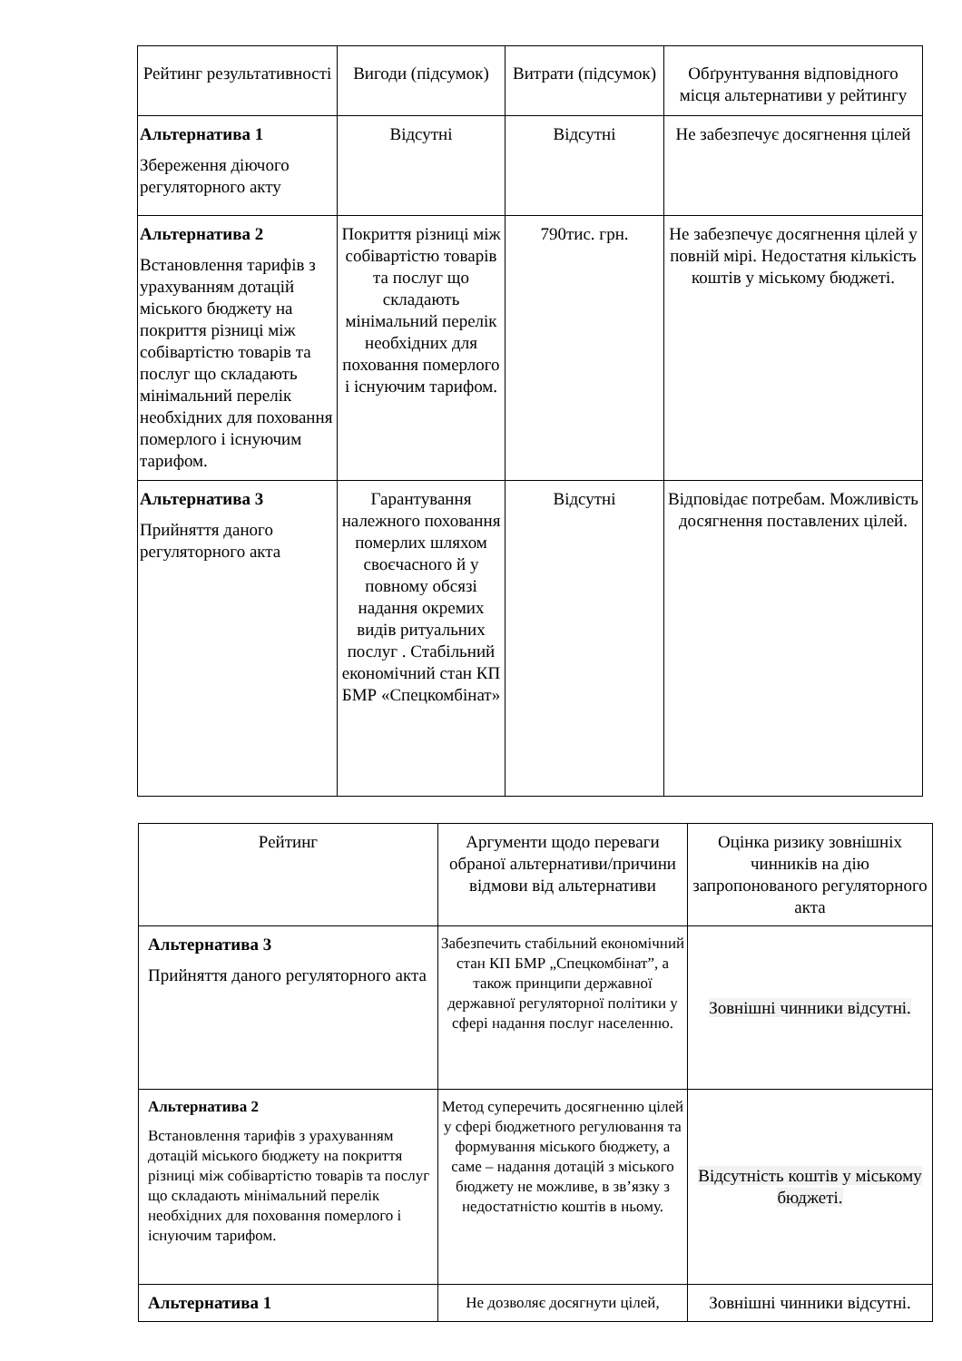| Рейтинг результативності | Вигоди (підсумок) | Витрати (підсумок) | Обґрунтування відповідного місця альтернативи у рейтингу |
| --- | --- | --- | --- |
| Альтернатива 1 Збереження діючого регуляторного акту | Відсутні | Відсутні | Не забезпечує досягнення цілей |
| Альтернатива 2 Встановлення тарифів з урахуванням дотацій міського бюджету на покриття різниці між собівартістю товарів та послуг що складають мінімальний перелік необхідних для поховання померлого і існуючим тарифом. | Покриття різниці між собівартістю товарів та послуг що складають мінімальний перелік необхідних для поховання померлого і існуючим тарифом. | 790тис. грн. | Не забезпечує досягнення цілей у повній мірі. Недостатня кількість коштів у міському бюджеті. |
| Альтернатива 3 Прийняття даного регуляторного акта | Гарантування належного поховання померлих шляхом своєчасного й у повному обсязі надання окремих видів ритуальних послуг . Стабільний економічний стан КП БМР «Спецкомбінат» | Відсутні | Відповідає потребам. Можливість досягнення поставлених цілей. |
| Рейтинг | Аргументи щодо переваги обраної альтернативи/причини відмови від альтернативи | Оцінка ризику зовнішніх чинників на дію запропонованого регуляторного акта |
| --- | --- | --- |
| Альтернатива 3 Прийняття даного регуляторного акта | Забезпечить стабільний економічний стан КП БМР „Спецкомбінат”, а також принципи державної державної регуляторної політики у сфері надання послуг населенню. | Зовнішні чинники відсутні. |
| Альтернатива 2 Встановлення тарифів з урахуванням дотацій міського бюджету на покриття різниці між собівартістю товарів та послуг що складають мінімальний перелік необхідних для поховання померлого і існуючим тарифом. | Метод суперечить досягненню цілей у сфері бюджетного регулювання та формування міського бюджету, а саме – надання дотацій з міського бюджету не можливе, в зв’язку з недостатністю коштів в ньому. | Відсутність коштів у міському бюджеті. |
| Альтернатива 1 | Не дозволяє досягнути цілей, | Зовнішні чинники відсутні. |